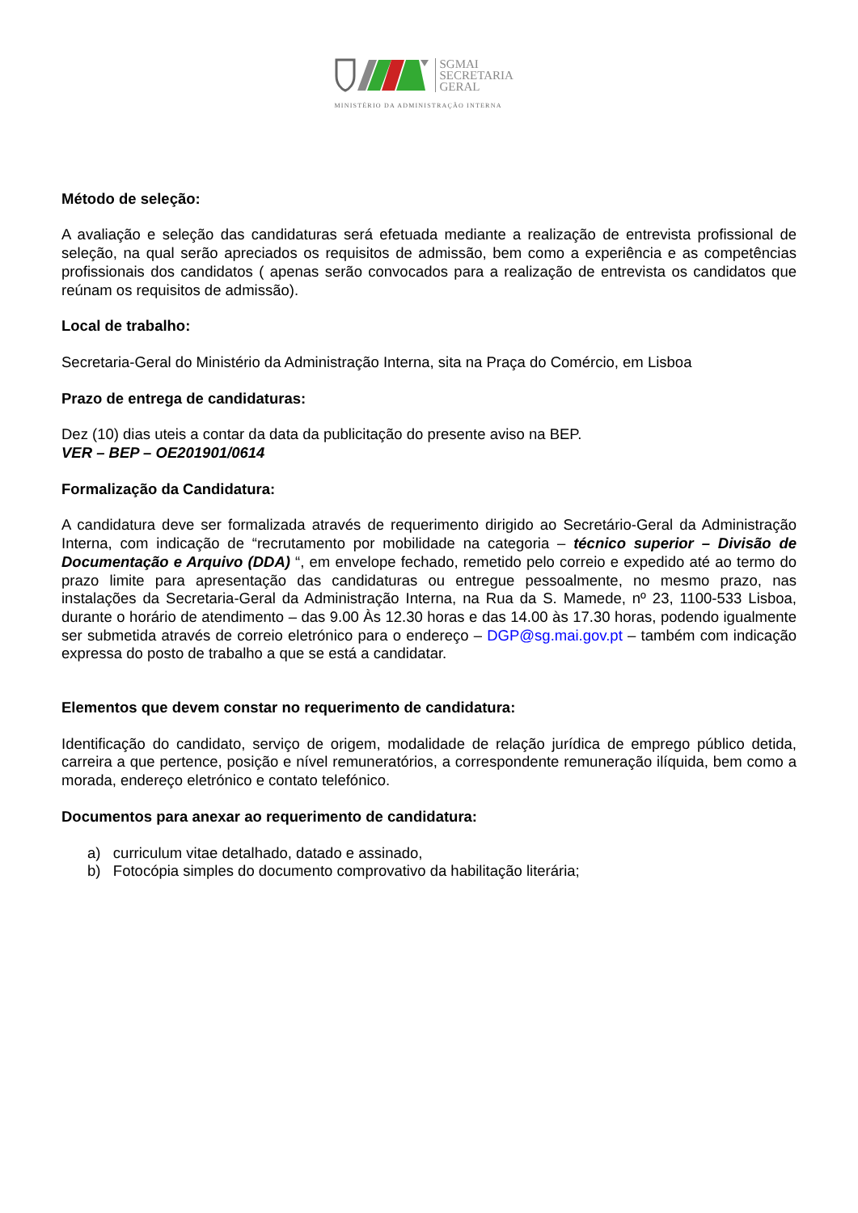SGMAI
SECRETARIA
GERAL
MINISTÉRIO DA ADMINISTRAÇÃO INTERNA
Método de seleção:
A avaliação e seleção das candidaturas será efetuada mediante a realização de entrevista profissional de seleção, na qual serão apreciados os requisitos de admissão, bem como a experiência e as competências profissionais dos candidatos ( apenas serão convocados para a realização de entrevista os candidatos que reúnam os requisitos de admissão).
Local de trabalho:
Secretaria-Geral do Ministério da Administração Interna, sita na Praça do Comércio, em Lisboa
Prazo de entrega de candidaturas:
Dez (10) dias uteis a contar da data da publicitação do presente aviso na BEP.
VER – BEP – OE201901/0614
Formalização da Candidatura:
A candidatura deve ser formalizada através de requerimento dirigido ao Secretário-Geral da Administração Interna, com indicação de “recrutamento por mobilidade na categoria – técnico superior – Divisão de Documentação e Arquivo (DDA) “, em envelope fechado, remetido pelo correio e expedido até ao termo do prazo limite para apresentação das candidaturas ou entregue pessoalmente, no mesmo prazo, nas instalações da Secretaria-Geral da Administração Interna, na Rua da S. Mamede, nº 23, 1100-533 Lisboa, durante o horário de atendimento – das 9.00 Às 12.30 horas e das 14.00 às 17.30 horas, podendo igualmente ser submetida através de correio eletrónico para o endereço – DGP@sg.mai.gov.pt – também com indicação expressa do posto de trabalho a que se está a candidatar.
Elementos que devem constar no requerimento de candidatura:
Identificação do candidato, serviço de origem, modalidade de relação jurídica de emprego público detida, carreira a que pertence, posição e nível remuneratórios, a correspondente remuneração ilíquida, bem como a morada, endereço eletrónico e contato telefónico.
Documentos para anexar ao requerimento de candidatura:
a) curriculum vitae detalhado, datado e assinado,
b) Fotocópia simples do documento comprovativo da habilitação literária;